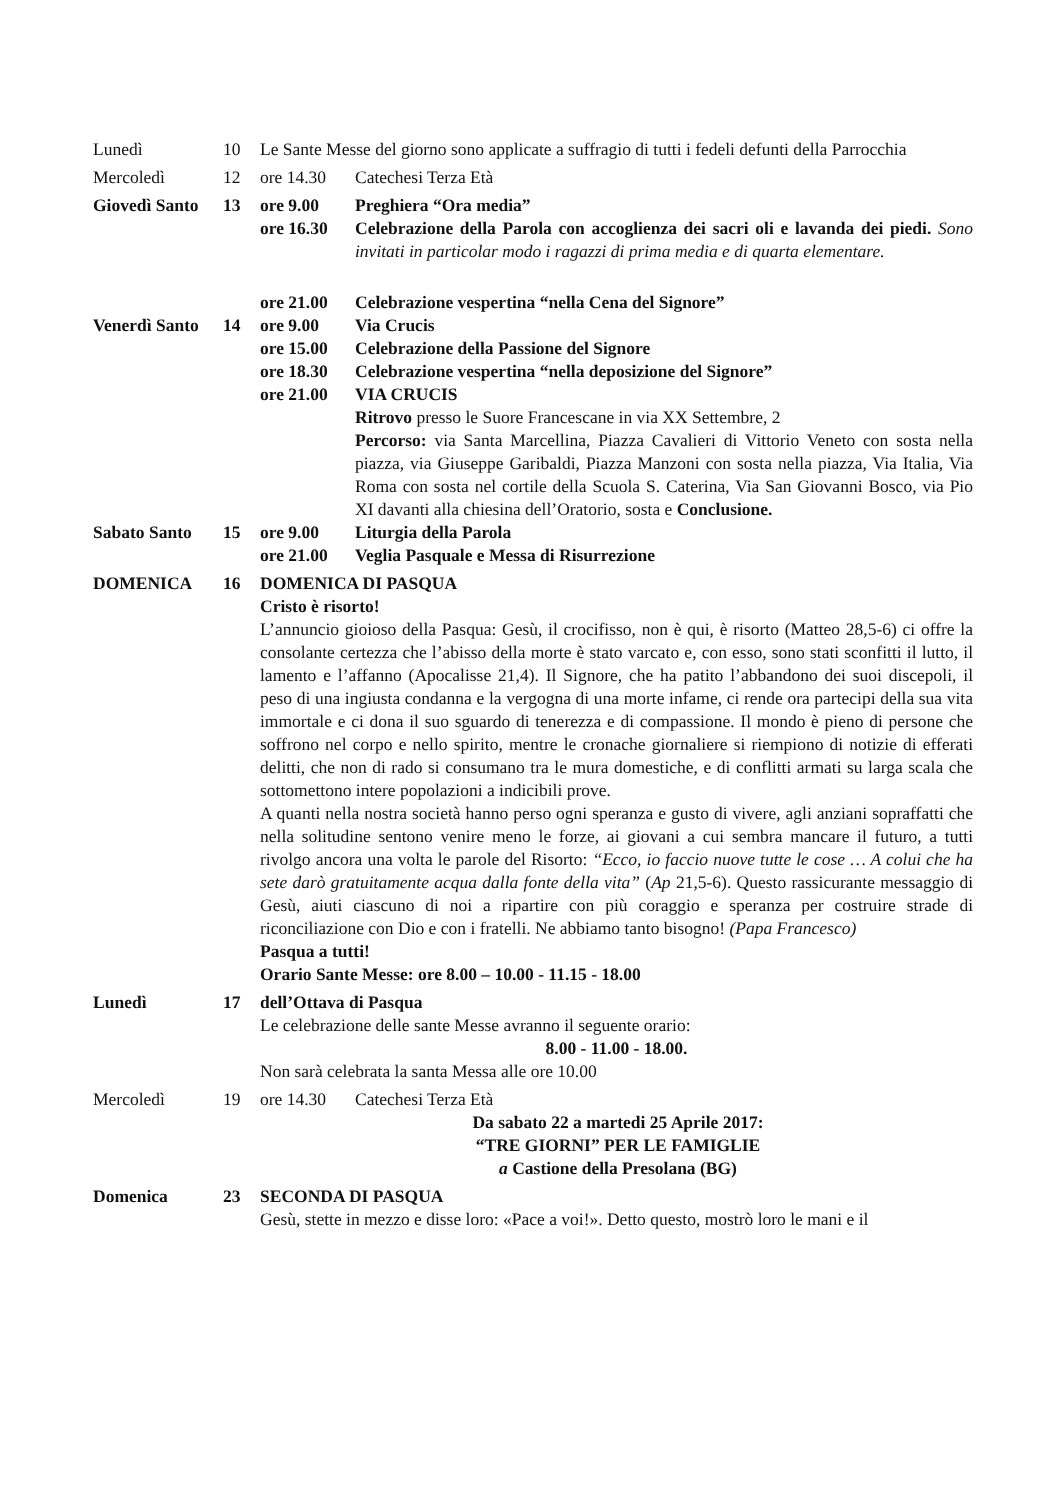| Lunedì | 10 | Le Sante Messe del giorno sono applicate a suffragio di tutti i fedeli defunti della Parrocchia | |
| Mercoledì | 12 | ore 14.30 | Catechesi Terza Età |
| Giovedì Santo | 13 | ore 9.00 | Preghiera “Ora media” |
| | | ore 16.30 | Celebrazione della Parola con accoglienza dei sacri oli e lavanda dei piedi. Sono invitati in particolar modo i ragazzi di prima media e di quarta elementare. |
| | | ore 21.00 | Celebrazione vespertina “nella Cena del Signore” |
| Venerdì Santo | 14 | ore 9.00 | Via Crucis |
| | | ore 15.00 | Celebrazione della Passione del Signore |
| | | ore 18.30 | Celebrazione vespertina “nella deposizione del Signore” |
| | | ore 21.00 | VIA CRUCIS Ritrovo presso le Suore Francescane in via XX Settembre, 2 Percorso: via Santa Marcellina, Piazza Cavalieri di Vittorio Veneto con sosta nella piazza, via Giuseppe Garibaldi, Piazza Manzoni con sosta nella piazza, Via Italia, Via Roma con sosta nel cortile della Scuola S. Caterina, Via San Giovanni Bosco, via Pio XI davanti alla chiesina dell’Oratorio, sosta e Conclusione. |
| Sabato Santo | 15 | ore 9.00 | Liturgia della Parola |
| | | ore 21.00 | Veglia Pasquale e Messa di Risurrezione |
| DOMENICA | 16 | DOMENICA DI PASQUA Cristo è risorto! L’annuncio gioioso della Pasqua: Gesù, il crocifisso, non è qui, è risorto (Matteo 28,5-6) ci offre la consolante certezza che l’abisso della morte è stato varcato e, con esso, sono stati sconfitti il lutto, il lamento e l’affanno (Apocalisse 21,4). Il Signore, che ha patito l’abbandono dei suoi discepoli, il peso di una ingiusta condanna e la vergogna di una morte infame, ci rende ora partecipi della sua vita immortale e ci dona il suo sguardo di tenerezza e di compassione. Il mondo è pieno di persone che soffrono nel corpo e nello spirito, mentre le cronache giornaliere si riempiono di notizie di efferati delitti, che non di rado si consumano tra le mura domestiche, e di conflitti armati su larga scala che sottomettono intere popolazioni a indicibili prove. A quanti nella nostra società hanno perso ogni speranza e gusto di vivere, agli anziani sopraffatti che nella solitudine sentono venire meno le forze, ai giovani a cui sembra mancare il futuro, a tutti rivolgo ancora una volta le parole del Risorto: “Ecco, io faccio nuove tutte le cose … A colui che ha sete darò gratuitamente acqua dalla fonte della vita” ( Ap 21,5-6). Questo rassicurante messaggio di Gesù, aiuti ciascuno di noi a ripartire con più coraggio e speranza per costruire strade di riconciliazione con Dio e con i fratelli. Ne abbiamo tanto bisogno! (Papa Francesco) Pasqua a tutti! Orario Sante Messe: ore 8.00 – 10.00 - 11.15 - 18.00 | |
| Lunedì | 17 | dell’Ottava di Pasqua Le celebrazione delle sante Messe avranno il seguente orario: 8.00 - 11.00 - 18.00. Non sarà celebrata la santa Messa alle ore 10.00 | |
| Mercoledì | 19 | ore 14.30 | Catechesi Terza Età |
| Da sabato 22 a martedi 25 Aprile 2017: “TRE GIORNI” PER LE FAMIGLIE a Castione della Presolana (BG) | | | |
| Domenica | 23 | SECONDA DI PASQUA Gesù, stette in mezzo e disse loro: «Pace a voi!». Detto questo, mostrò loro le mani e il | |